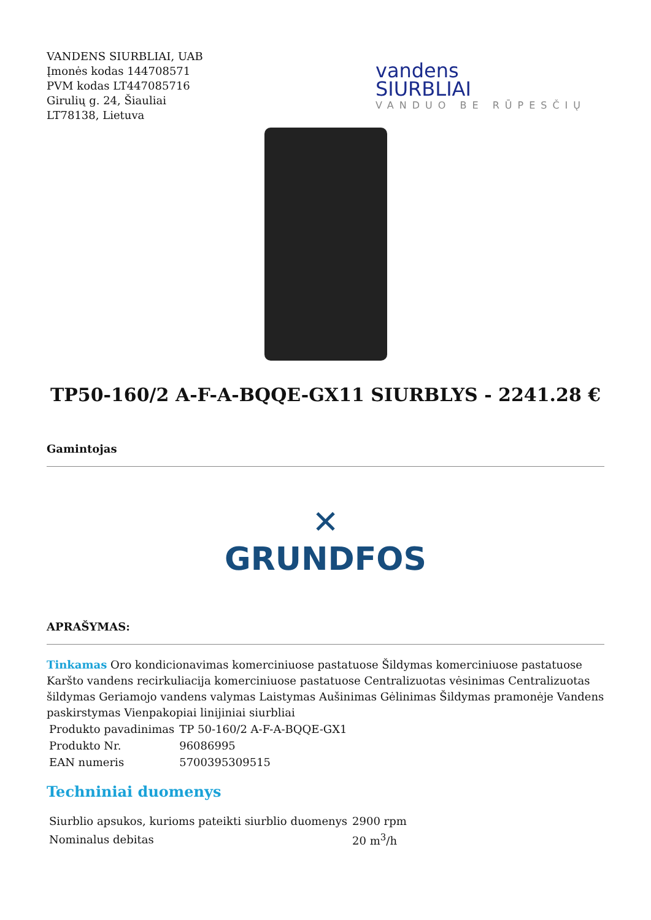VANDENS SIURBLIAI, UAB
Įmonės kodas 144708571
PVM kodas LT447085716
Girulių g. 24, Šiauliai
LT78138, Lietuva
vandens
SIURBLIAI
VANDUO BE RŪPESČIŲ
TP50-160/2 A-F-A-BQQE-GX11 SIURBLYS - 2241.28 €
Gamintojas
✕
GRUNDFOS
APRAŠYMAS:
Tinkamas Oro kondicionavimas komerciniuose pastatuose Šildymas komerciniuose pastatuose Karšto vandens recirkuliacija komerciniuose pastatuose Centralizuotas vėsinimas Centralizuotas šildymas Geriamojo vandens valymas Laistymas Aušinimas Gėlinimas Šildymas pramonėje Vandens paskirstymas Vienpakopiai linijiniai siurbliai
| Produkto pavadinimas | TP 50-160/2 A-F-A-BQQE-GX1 |
| Produkto Nr. | 96086995 |
| EAN numeris | 5700395309515 |
Techniniai duomenys
| Siurblio apsukos, kurioms pateikti siurblio duomenys | 2900 rpm |
| Nominalus debitas | 20 m<sup>3</sup>/h |